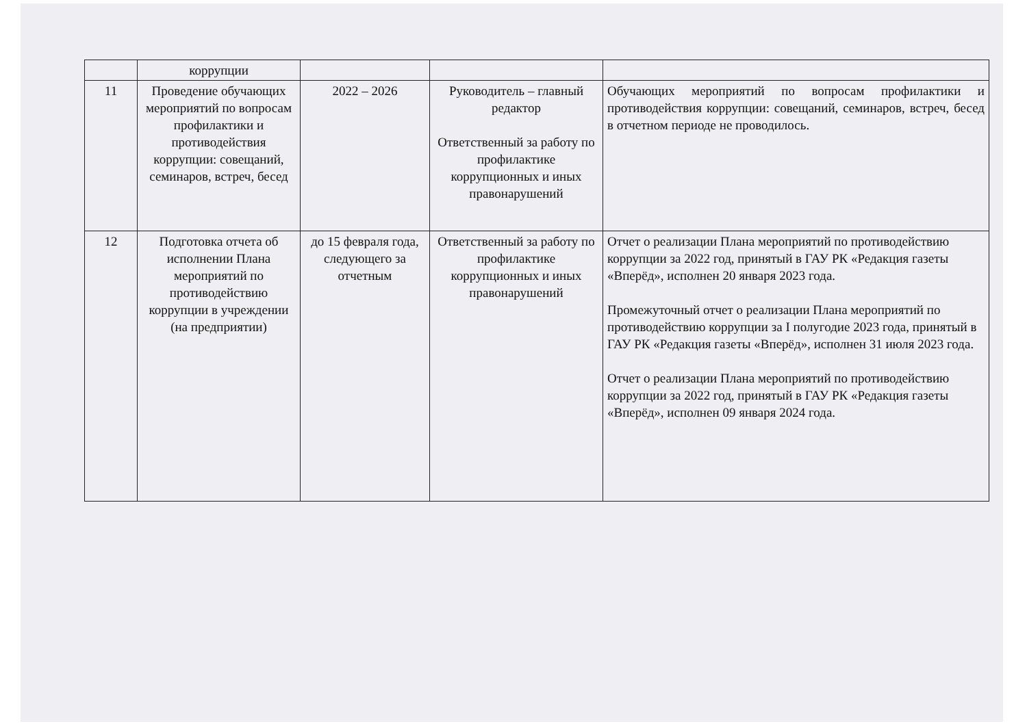| | коррупции | | | |
| 11 | Проведение обучающих мероприятий по вопросам профилактики и противодействия коррупции: совещаний, семинаров, встреч, бесед | 2022 – 2026 | Руководитель – главный редактор Ответственный за работу по профилактике коррупционных и иных правонарушений | Обучающих мероприятий по вопросам профилактики и противодействия коррупции: совещаний, семинаров, встреч, бесед в отчетном периоде не проводилось. |
| 12 | Подготовка отчета об исполнении Плана мероприятий по противодействию коррупции в учреждении (на предприятии) | до 15 февраля года, следующего за отчетным | Ответственный за работу по профилактике коррупционных и иных правонарушений | Отчет о реализации Плана мероприятий по противодействию коррупции за 2022 год, принятый в ГАУ РК «Редакция газеты «Вперёд», исполнен 20 января 2023 года. Промежуточный отчет о реализации Плана мероприятий по противодействию коррупции за I полугодие 2023 года, принятый в ГАУ РК «Редакция газеты «Вперёд», исполнен 31 июля 2023 года. Отчет о реализации Плана мероприятий по противодействию коррупции за 2022 год, принятый в ГАУ РК «Редакция газеты «Вперёд», исполнен 09 января 2024 года. |